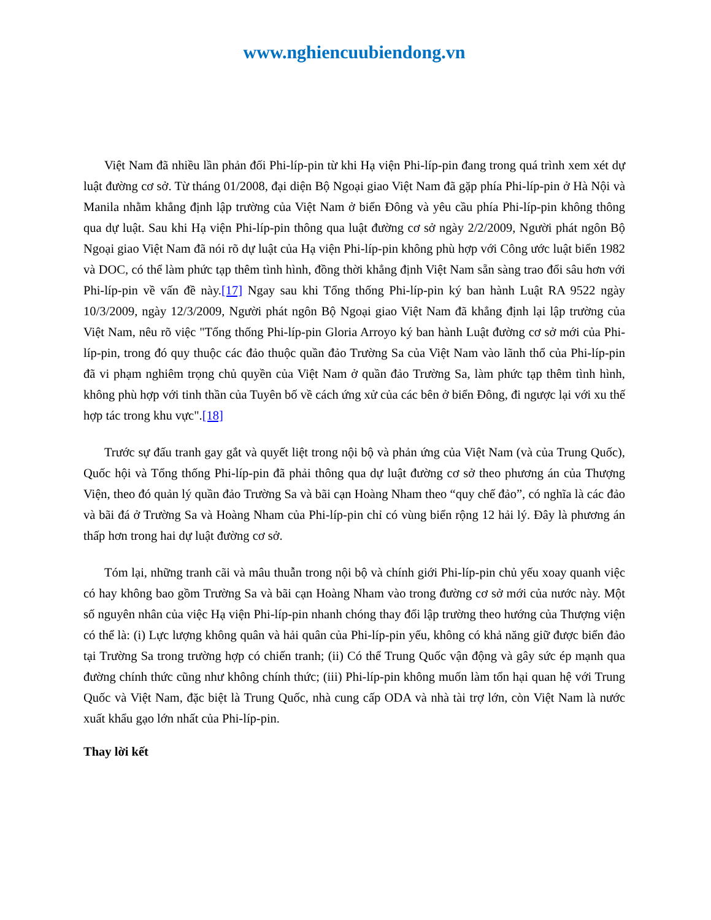www.nghiencuubiendong.vn
Việt Nam đã nhiều lần phản đối Phi-líp-pin từ khi Hạ viện Phi-líp-pin đang trong quá trình xem xét dự luật đường cơ sở. Từ tháng 01/2008, đại diện Bộ Ngoại giao Việt Nam đã gặp phía Phi-líp-pin ở Hà Nội và Manila nhằm khẳng định lập trường của Việt Nam ở biển Đông và yêu cầu phía Phi-líp-pin không thông qua dự luật. Sau khi Hạ viện Phi-líp-pin thông qua luật đường cơ sở ngày 2/2/2009, Người phát ngôn Bộ Ngoại giao Việt Nam đã nói rõ dự luật của Hạ viện Phi-líp-pin không phù hợp với Công ước luật biển 1982 và DOC, có thể làm phức tạp thêm tình hình, đồng thời khẳng định Việt Nam sẵn sàng trao đổi sâu hơn với Phi-líp-pin về vấn đề này.[17] Ngay sau khi Tổng thống Phi-líp-pin ký ban hành Luật RA 9522 ngày 10/3/2009, ngày 12/3/2009, Người phát ngôn Bộ Ngoại giao Việt Nam đã khẳng định lại lập trường của Việt Nam, nêu rõ việc "Tổng thống Phi-líp-pin Gloria Arroyo ký ban hành Luật đường cơ sở mới của Phi-líp-pin, trong đó quy thuộc các đảo thuộc quần đảo Trường Sa của Việt Nam vào lãnh thổ của Phi-líp-pin đã vi phạm nghiêm trọng chủ quyền của Việt Nam ở quần đảo Trường Sa, làm phức tạp thêm tình hình, không phù hợp với tinh thần của Tuyên bố về cách ứng xử của các bên ở biển Đông, đi ngược lại với xu thế hợp tác trong khu vực".[18]
Trước sự đấu tranh gay gắt và quyết liệt trong nội bộ và phản ứng của Việt Nam (và của Trung Quốc), Quốc hội và Tổng thống Phi-líp-pin đã phải thông qua dự luật đường cơ sở theo phương án của Thượng Viện, theo đó quản lý quần đảo Trường Sa và bãi cạn Hoàng Nham theo “quy chế đảo”, có nghĩa là các đảo và bãi đá ở Trường Sa và Hoàng Nham của Phi-líp-pin chỉ có vùng biển rộng 12 hải lý. Đây là phương án thấp hơn trong hai dự luật đường cơ sở.
Tóm lại, những tranh cãi và mâu thuẫn trong nội bộ và chính giới Phi-líp-pin chủ yếu xoay quanh việc có hay không bao gồm Trường Sa và bãi cạn Hoàng Nham vào trong đường cơ sở mới của nước này. Một số nguyên nhân của việc Hạ viện Phi-líp-pin nhanh chóng thay đổi lập trường theo hướng của Thượng viện có thể là: (i) Lực lượng không quân và hải quân của Phi-líp-pin yếu, không có khả năng giữ được biển đảo tại Trường Sa trong trường hợp có chiến tranh; (ii) Có thể Trung Quốc vận động và gây sức ép mạnh qua đường chính thức cũng như không chính thức; (iii) Phi-líp-pin không muốn làm tổn hại quan hệ với Trung Quốc và Việt Nam, đặc biệt là Trung Quốc, nhà cung cấp ODA và nhà tài trợ lớn, còn Việt Nam là nước xuất khẩu gạo lớn nhất của Phi-líp-pin.
Thay lời kết